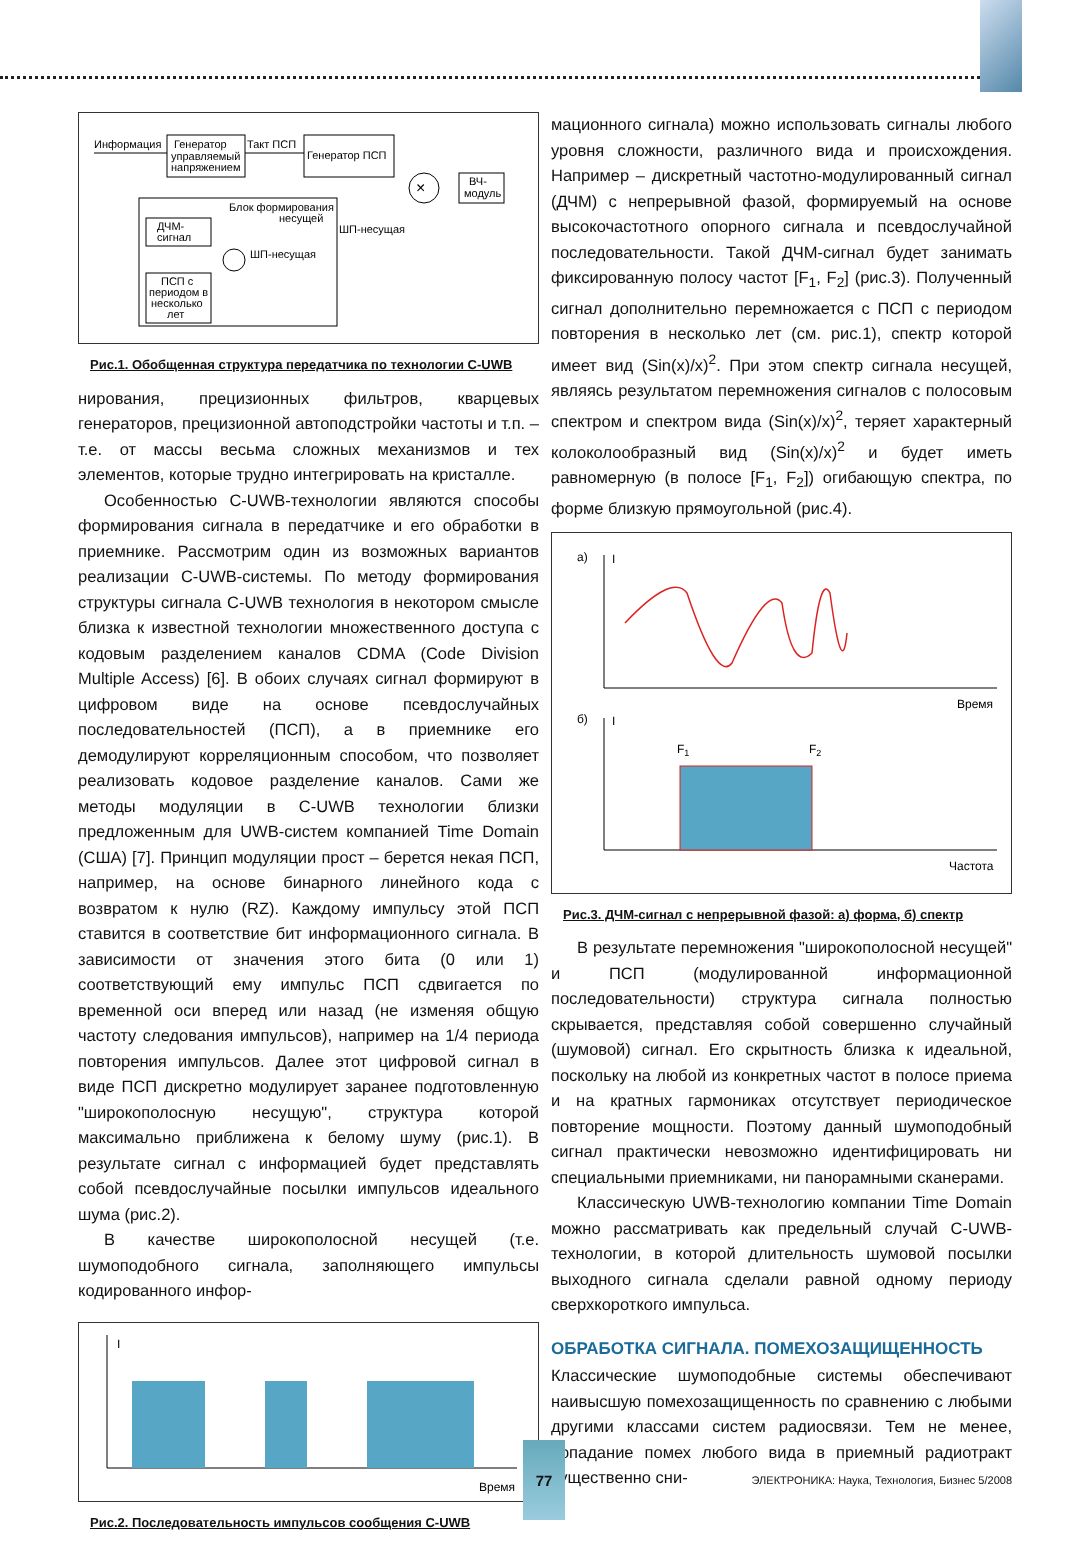Информация
Генератор
управляемый
напряжением
Такт ПСП
Генератор ПСП
×
ВЧ-
модуль
Блок формирования
несущей
ДЧМ-
сигнал
ШП-несущая
ШП-несущая
ПСП с
периодом в
несколько
лет
Рис.1. Обобщенная структура передатчика по технологии C-UWB
нирования, прецизионных фильтров, кварцевых генераторов, прецизионной автоподстройки частоты и т.п. – т.е. от массы весьма сложных механизмов и тех элементов, которые трудно интегрировать на кристалле.
Особенностью C-UWB-технологии являются способы формирования сигнала в передатчике и его обработки в приемнике. Рассмотрим один из возможных вариантов реализации C-UWB-системы. По методу формирования структуры сигнала C-UWB технология в некотором смысле близка к известной технологии множественного доступа с кодовым разделением каналов CDMA (Code Division Multiple Access) [6]. В обоих случаях сигнал формируют в цифровом виде на основе псевдослучайных последовательностей (ПСП), а в приемнике его демодулируют корреляционным способом, что позволяет реализовать кодовое разделение каналов. Сами же методы модуляции в C-UWB технологии близки предложенным для UWB-систем компанией Time Domain (США) [7]. Принцип модуляции прост – берется некая ПСП, например, на основе бинарного линейного кода с возвратом к нулю (RZ). Каждому импульсу этой ПСП ставится в соответствие бит информационного сигнала. В зависимости от значения этого бита (0 или 1) соответствующий ему импульс ПСП сдвигается по временной оси вперед или назад (не изменяя общую частоту следования импульсов), например на 1/4 периода повторения импульсов. Далее этот цифровой сигнал в виде ПСП дискретно модулирует заранее подготовленную "широкополосную несущую", структура которой максимально приближена к белому шуму (рис.1). В результате сигнал с информацией будет представлять собой псевдослучайные посылки импульсов идеального шума (рис.2).
В качестве широкополосной несущей (т.е. шумоподобного сигнала, заполняющего импульсы кодированного инфор-
I
Время
Рис.2. Последовательность импульсов сообщения C-UWB
мационного сигнала) можно использовать сигналы любого уровня сложности, различного вида и происхождения. Например – дискретный частотно-модулированный сигнал (ДЧМ) с непрерывной фазой, формируемый на основе высокочастотного опорного сигнала и псевдослучайной последовательности. Такой ДЧМ-сигнал будет занимать фиксированную полосу частот [F<sub>1</sub>, F<sub>2</sub>] (рис.3). Полученный сигнал дополнительно перемножается с ПСП с периодом повторения в несколько лет (см. рис.1), спектр которой имеет вид (Sin(x)/x)<sup>2</sup>. При этом спектр сигнала несущей, являясь результатом перемножения сигналов с полосовым спектром и спектром вида (Sin(x)/x)<sup>2</sup>, теряет характерный колоколообразный вид (Sin(x)/x)<sup>2</sup> и будет иметь равномерную (в полосе [F<sub>1</sub>, F<sub>2</sub>]) огибающую спектра, по форме близкую прямоугольной (рис.4).
а)
I
Время
б)
I
F1
F2
Частота
Рис.3. ДЧМ-сигнал с непрерывной фазой: а) форма, б) спектр
В результате перемножения "широкополосной несущей" и ПСП (модулированной информационной последовательности) структура сигнала полностью скрывается, представляя собой совершенно случайный (шумовой) сигнал. Его скрытность близка к идеальной, поскольку на любой из конкретных частот в полосе приема и на кратных гармониках отсутствует периодическое повторение мощности. Поэтому данный шумоподобный сигнал практически невозможно идентифицировать ни специальными приемниками, ни панорамными сканерами.
Классическую UWB-технологию компании Time Domain можно рассматривать как предельный случай C-UWB-технологии, в которой длительность шумовой посылки выходного сигнала сделали равной одному периоду сверхкороткого импульса.
ОБРАБОТКА СИГНАЛА. ПОМЕХОЗАЩИЩЕННОСТЬ
Классические шумоподобные системы обеспечивают наивысшую помехозащищенность по сравнению с любыми другими классами систем радиосвязи. Тем не менее, попадание помех любого вида в приемный радиотракт существенно сни-
77
ЭЛЕКТРОНИКА: Наука, Технология, Бизнес 5/2008